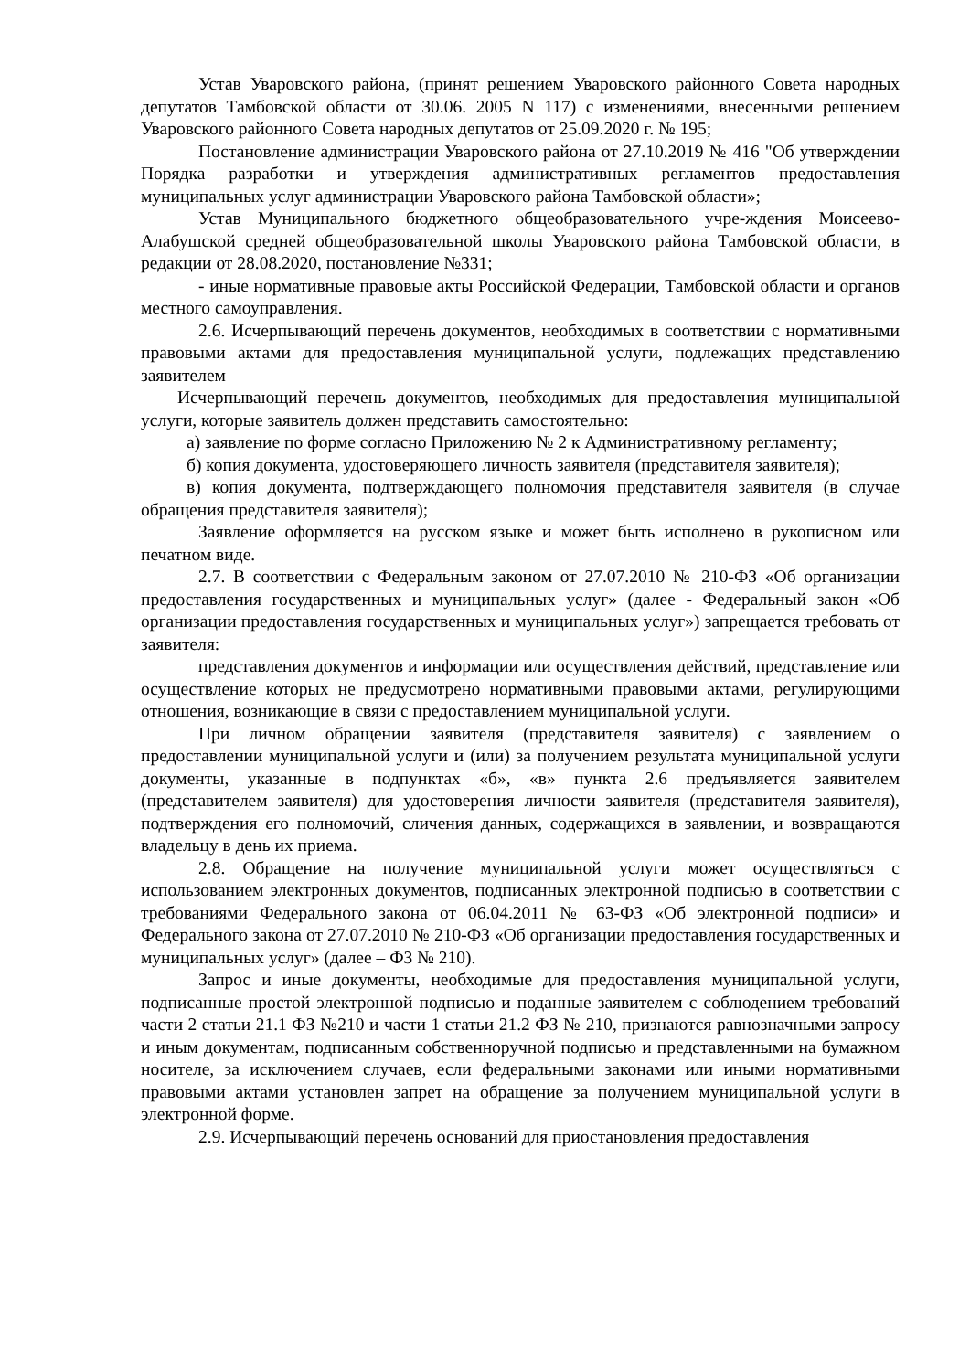Устав Уваровского района, (принят решением Уваровского районного Совета народных депутатов Тамбовской области от 30.06. 2005 N 117) с изменениями, внесенными решением Уваровского районного Совета народных депутатов от 25.09.2020 г. № 195;
Постановление администрации Уваровского района от 27.10.2019 № 416 "Об утверждении Порядка разработки и утверждения административных регламентов предоставления муниципальных услуг администрации Уваровского района Тамбовской области»;
Устав Муниципального бюджетного общеобразовательного учре-ждения Моисеево-Алабушской средней общеобразовательной школы Уваровского района Тамбовской области, в редакции от 28.08.2020, постановление №331;
- иные нормативные правовые акты Российской Федерации, Тамбовской области и органов местного самоуправления.
2.6. Исчерпывающий перечень документов, необходимых в соответствии с нормативными правовыми актами для предоставления муниципальной услуги, подлежащих представлению заявителем
Исчерпывающий перечень документов, необходимых для предоставления муниципальной услуги, которые заявитель должен представить самостоятельно:
а) заявление по форме согласно Приложению № 2 к Административному регламенту;
б) копия документа, удостоверяющего личность заявителя (представителя заявителя);
в) копия документа, подтверждающего полномочия представителя заявителя (в случае обращения представителя заявителя);
Заявление оформляется на русском языке и может быть исполнено в рукописном или печатном виде.
2.7. В соответствии с Федеральным законом от 27.07.2010 № 210-ФЗ «Об организации предоставления государственных и муниципальных услуг» (далее - Федеральный закон «Об организации предоставления государственных и муниципальных услуг») запрещается требовать от заявителя:
представления документов и информации или осуществления действий, представление или осуществление которых не предусмотрено нормативными правовыми актами, регулирующими отношения, возникающие в связи с предоставлением муниципальной услуги.
При личном обращении заявителя (представителя заявителя) с заявлением о предоставлении муниципальной услуги и (или) за получением результата муниципальной услуги документы, указанные в подпунктах «б», «в» пункта 2.6 предъявляется заявителем (представителем заявителя) для удостоверения личности заявителя (представителя заявителя), подтверждения его полномочий, сличения данных, содержащихся в заявлении, и возвращаются владельцу в день их приема.
2.8. Обращение на получение муниципальной услуги может осуществляться с использованием электронных документов, подписанных электронной подписью в соответствии с требованиями Федерального закона от 06.04.2011 № 63-ФЗ «Об электронной подписи» и Федерального закона от 27.07.2010 № 210-ФЗ «Об организации предоставления государственных и муниципальных услуг» (далее – ФЗ № 210).
Запрос и иные документы, необходимые для предоставления муниципальной услуги, подписанные простой электронной подписью и поданные заявителем с соблюдением требований части 2 статьи 21.1 ФЗ №210 и части 1 статьи 21.2 ФЗ № 210, признаются равнозначными запросу и иным документам, подписанным собственноручной подписью и представленными на бумажном носителе, за исключением случаев, если федеральными законами или иными нормативными правовыми актами установлен запрет на обращение за получением муниципальной услуги в электронной форме.
2.9. Исчерпывающий перечень оснований для приостановления предоставления